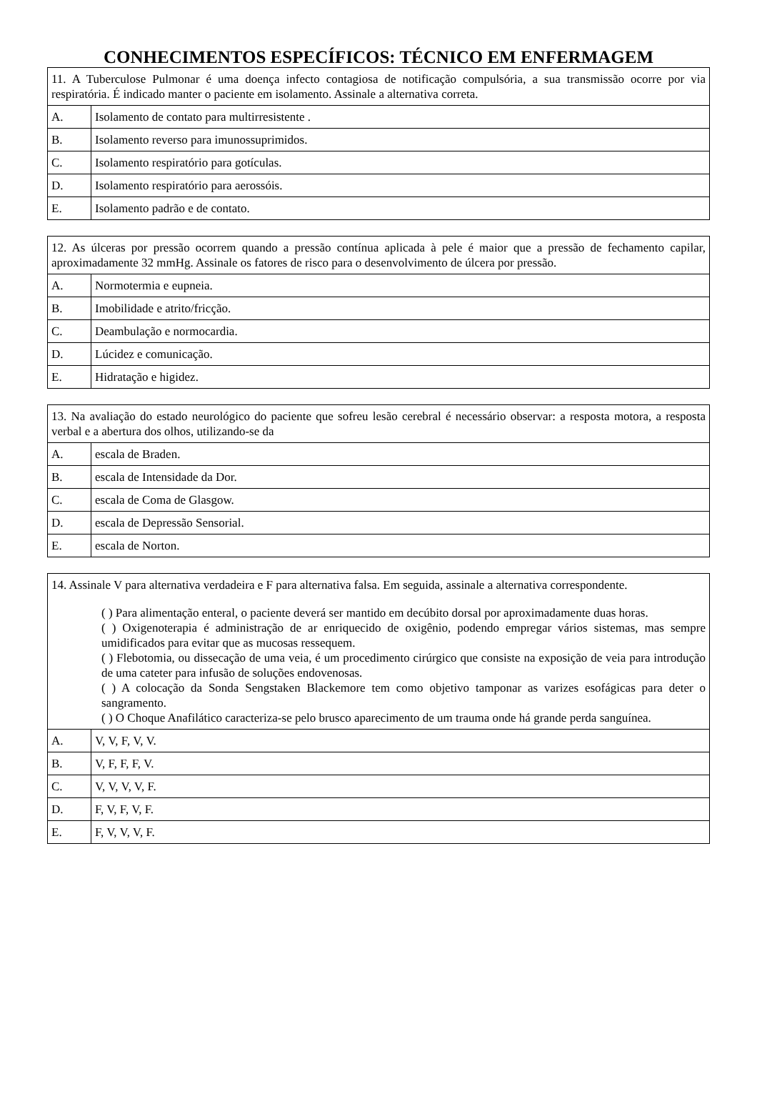CONHECIMENTOS ESPECÍFICOS: TÉCNICO EM ENFERMAGEM
| 11. A Tuberculose Pulmonar é uma doença infecto contagiosa de notificação compulsória, a sua transmissão ocorre por via respiratória. É indicado manter o paciente em isolamento. Assinale a alternativa correta. | |
| A. | Isolamento de contato para multirresistente . |
| B. | Isolamento reverso para imunossuprimidos. |
| C. | Isolamento respiratório para gotículas. |
| D. | Isolamento respiratório para aerossóis. |
| E. | Isolamento padrão e de contato. |
| 12. As úlceras por pressão ocorrem quando a pressão contínua aplicada à pele é maior que a pressão de fechamento capilar, aproximadamente 32 mmHg. Assinale os fatores de risco para o desenvolvimento de úlcera por pressão. | |
| A. | Normotermia e eupneia. |
| B. | Imobilidade e atrito/fricção. |
| C. | Deambulação e normocardia. |
| D. | Lúcidez e comunicação. |
| E. | Hidratação e higidez. |
| 13. Na avaliação do estado neurológico do paciente que sofreu lesão cerebral é necessário observar: a resposta motora, a resposta verbal e a abertura dos olhos, utilizando-se da | |
| A. | escala de Braden. |
| B. | escala de Intensidade da Dor. |
| C. | escala de Coma de Glasgow. |
| D. | escala de Depressão Sensorial. |
| E. | escala de Norton. |
| 14. Assinale V para alternativa verdadeira e F para alternativa falsa. Em seguida, assinale a alternativa correspondente. ( ) Para alimentação enteral, o paciente deverá ser mantido em decúbito dorsal por aproximadamente duas horas. ( ) Oxigenoterapia é administração de ar enriquecido de oxigênio, podendo empregar vários sistemas, mas sempre umidificados para evitar que as mucosas ressequem. ( ) Flebotomia, ou dissecação de uma veia, é um procedimento cirúrgico que consiste na exposição de veia para introdução de uma cateter para infusão de soluções endovenosas. ( ) A colocação da Sonda Sengstaken Blackemore tem como objetivo tamponar as varizes esofágicas para deter o sangramento. ( ) O Choque Anafilático caracteriza-se pelo brusco aparecimento de um trauma onde há grande perda sanguínea. | |
| A. | V, V, F, V, V. |
| B. | V, F, F, F, V. |
| C. | V, V, V, V, F. |
| D. | F, V, F, V, F. |
| E. | F, V, V, V, F. |